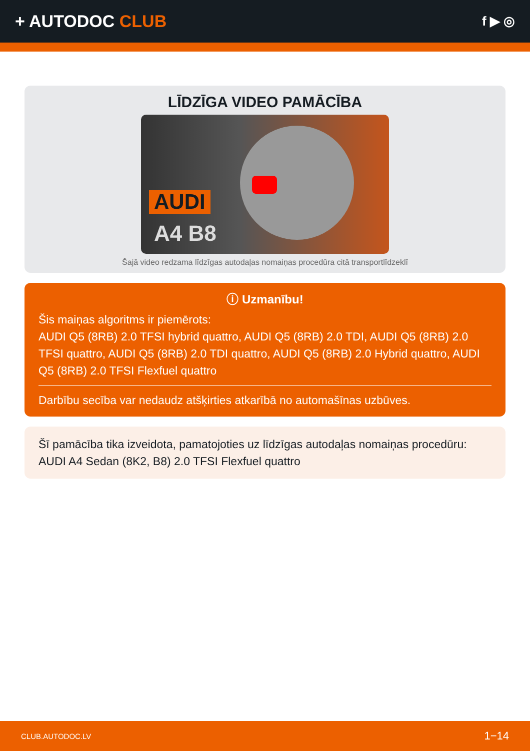+ AUTODOC CLUB
f ▶ ◎
LĪDZĪGA VIDEO PAMĀCĪBA
AUDI
A4 B8
Šajā video redzama līdzīgas autodaļas nomaiņas procedūra citā transportlīdzeklī
ⓘ Uzmanību!
Šis maiņas algoritms ir piemērots:
AUDI Q5 (8RB) 2.0 TFSI hybrid quattro, AUDI Q5 (8RB) 2.0 TDI, AUDI Q5 (8RB) 2.0 TFSI quattro, AUDI Q5 (8RB) 2.0 TDI quattro, AUDI Q5 (8RB) 2.0 Hybrid quattro, AUDI Q5 (8RB) 2.0 TFSI Flexfuel quattro
Darbību secība var nedaudz atšķirties atkarībā no automašīnas uzbūves.
Šī pamācība tika izveidota, pamatojoties uz līdzīgas autodaļas nomaiņas procedūru: AUDI A4 Sedan (8K2, B8) 2.0 TFSI Flexfuel quattro
CLUB.AUTODOC.LV 1−14